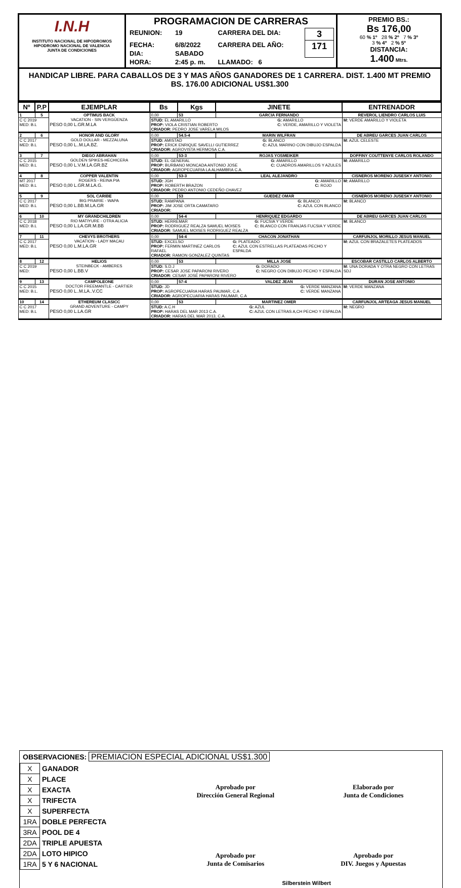| I.N.H INSTITUTO NACIONAL DE HIPODROMOS HIPODROMO NACIONAL DE VALENCIA JUNTA DE CONDICIONES | PROGRAMACION DE CARRERAS / REUNION: / 19 / CARRERA DEL DIA: / 3 / / FECHA: / 6/8/2022 / CARRERA DEL AÑO: / 171 / / DIA: / SABADO / / / / HORA: / 2:45 p. m. / LLAMADO: 6 / / | PREMIO BS.: Bs 176,00 60 % 1º 28 % 2º 7 % 3º 3 % 4º 2 % 5º DISTANCIA: 1.400 Mtrs. |
HANDICAP LIBRE. PARA CABALLOS DE 3 Y MAS AÑOS GANADORES DE 1 CARRERA. DIST. 1.400 MT PREMIO BS. 176.00 ADICIONAL US$1.300
| Nº | P.P | EJEMPLAR | Bs | Kgs | JINETE | ENTRENADOR |
| --- | --- | --- | --- | --- | --- | --- |
| 1 | 5 | OPTIMUS BACK VACATION - SIN VERGÜENZA PESO 0,00 L.GR.M.LA | 0,00 | 53 | GARCIA FERNANDO | REVEROL LIENDRO CARLOS LUIS |
| C C 2019 MED: B.L | | | STUD: EL AMARILLO PROP: VIOLA CRISTIAN ROBERTO CRIADOR: PEDRO JOSE VARELA MILOS G: AMARILLO C: VERDE, AMARILLO Y VIOLETA | | | M: VERDE AMARILLO Y VIOLETA |
| 2 | 6 | HONOR AND GLORY GOLD DOLLAR - MEZZALUNA PESO 0,00 L..M.LA.BZ. | 0,00 | 54.5-4 | MARIN WILFRAN | DE ABREU GARCES JUAN CARLOS |
| C C 2017 MED: B.L | | | STUD: AMISTAD PROP: ERICK ENRIQUE SAVELLI GUTIERREZ CRIADOR: AGROVISTA HERMOSA C.A. G: BLANCO C: AZUL MARINO CON DIBUJO ESPALDA | | | M: AZUL CELESTE |
| 3 | 7 | DIEGO ABRAHAN GOLDEN SPIKES-HECHICERA PESO 0,00 L.V.M.LA.GR.BZ | 0,00 | 53-3 | ROJAS YOSMEIKER | DOFFINY COUTTENYE CARLOS ROLANDO |
| C C 2015 MED: B.L | | | STUD: EL GENERAL PROP: BURBANO MONCADA ANTONIO JOSE CRIADOR: AGROPECUARIA LA ALHAMBRA C.A. G: AMARILLO C: CUADROS AMARILLOS Y AZULES | | | M: AMARILLO |
| 4 | 8 | COPPER VALENTIN ROGERS - REINA PIA PESO 0,00 L.GR.M.LA.G. | 0,00 | 53-3 | LEAL ALEJANDRO | CISNEROS MORENO JUSESKY ANTONIO |
| MT 2017 MED: B.L | | | STUD: JGH PROP: ROBERTH BRAZON CRIADOR: PEDRO ANTONIO CEDEÑO CHAVEZ G: AMARILLO C: ROJO | | | M: AMARILLO |
| 5 | 9 | SOL CARIBE BIG PRAIRIE - WAPA PESO 0,00 L.BB.M.LA.GR | 0,00 | 53 | GUEDEZ OMAR | CISNEROS MORENO JUSESKY ANTONIO |
| C C 2017 MED: B.L | | | STUD: RAMPANA PROP: JIM JOSE ORTA CAMATARO CRIADOR: G: BLANCO C: AZUL CON BLANCO | | | M: BLANCO |
| 6 | 10 | MY GRANDCHILDREN RIO MATIYURE - OTRA ALICIA PESO 0,00 L.LA.GR.M.BB | 0,00 | 54-4 | HENRIQUEZ EDGARDO | DE ABREU GARCES JUAN CARLOS |
| C C 2018 MED: B.L | | | STUD: HERREMAR PROP: RODRIGUEZ REALZA SAMUEL MOISES CRIADOR: SAMUEL MOISES RODRIGUEZ REALZA G: FUCSIA Y VERDE C: BLANCO CON FRANJAS FUCSIA Y VERDE | | | M: BLANCO |
| 7 | 11 | CHEVYS BROTHERS VACATION - LADY MACAU PESO 0,00 L.M.LA.GR | 0,00 | 54-4 | CHACON JONATHAN | CARFUNJOL MORILLO JESUS MANUEL |
| C C 2017 MED: B.L | | | STUD: EXCELSO PROP: FERMIN MARTINEZ CARLOS RAFAEL CRIADOR: RAMON GONZALEZ QUINTAS G: PLATEADO C: AZUL CON ESTRELLAS PLATEADAS PECHO Y ESPALDA | | | M: AZUL CON BRAZALETES PLATEADOS |
| 8 | 12 | HELIOS STEINBECK - AMBERES PESO 0,00 L.BB.V | 0,00 | 53 | MILLA JOSE | ESCOBAR CASTILLO CARLOS ALBERTO |
| C C 2019 MED: | | | STUD: S.D.J PROP: CESAR JOSE PAPARONI RIVERO CRIADOR: CESAR JOSÉ PAPARONI RIVERO G: DORADO C: NEGRO CON DIBUJO PECHO Y ESPALDA | | | M: UNA DORADA Y OTRA NEGRO CON LETRAS SDJ |
| 9 | 13 | CAMPOLEONE DOCTOR FREEMANTLE - CARTIER PESO 0,00 L..M.LA..V.CC | 0,00 | 57-4 | VALDEZ JEAN | DURAN JOSE ANTONIO |
| C C 2015 MED: B.L. | | | STUD: JD PROP: AGROPECUARIA HARAS PAUMAR, C.A CRIADOR: AGROPECUARIA HARAS PAUMAR, C.A G: VERDE MANZANA C: VERDE MANZANA | | | M: VERDE MANZANA |
| 10 | 14 | ETHEREUM CLASICC GRAND ADVENTURE - CAMPY PESO 0,00 L.LA.GR | 0,00 | 53 | MARTINEZ OMER | CARFUNJOL ARTEAGA JESUS MANUEL |
| C C 2017 MED: B.L | | | STUD: A.C.H PROP: HARAS DEL MAR 2013 C.A. CRIADOR: HARAS DEL MAR 2013, C.A. G: AZUL C: AZUL CON LETRAS A,CH PECHO Y ESPALDA | | | M: NEGRO |
OBSERVACIONES: PREMIACION ESPECIAL ADICIONAL US$1.300
| X | GANADOR |
| X | PLACE |
| X | EXACTA |
| X | TRIFECTA |
| X | SUPERFECTA |
| 1RA | DOBLE PERFECTA |
| 3RA | POOL DE 4 |
| 2DA | TRIPLE APUESTA |
| 2DA | LOTO HIPICO |
| 1RA | 5 Y 6 NACIONAL |
Aprobado por
Dirección General Regional
Elaborado por
Junta de Condiciones
Aprobado por
Junta de Comisarios
Aprobado por
DIV. Juegos y Apuestas
Silberstein Wilbert